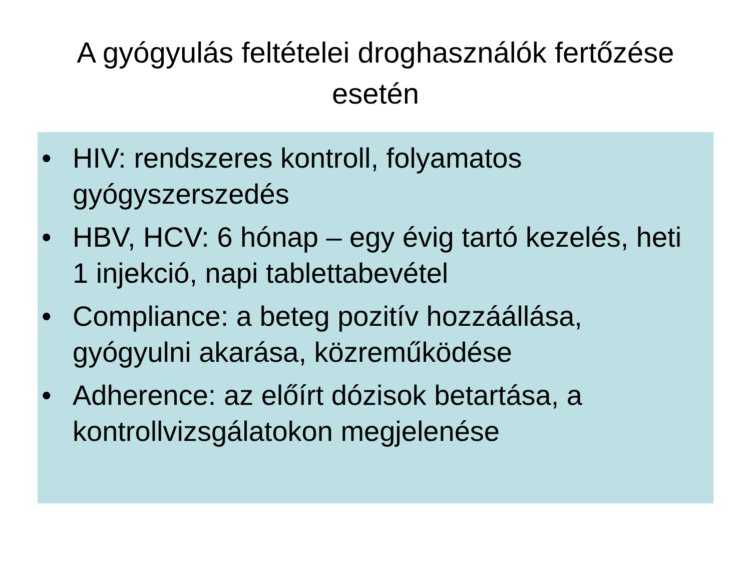A gyógyulás feltételei droghasználók fertőzése esetén
• HIV: rendszeres kontroll, folyamatos gyógyszerszedés
• HBV, HCV: 6 hónap – egy évig tartó kezelés, heti 1 injekció, napi tablettabevétel
• Compliance: a beteg pozitív hozzáállása, gyógyulni akarása, közreműködése
• Adherence: az előírt dózisok betartása, a kontrollvizsgálatokon megjelenése